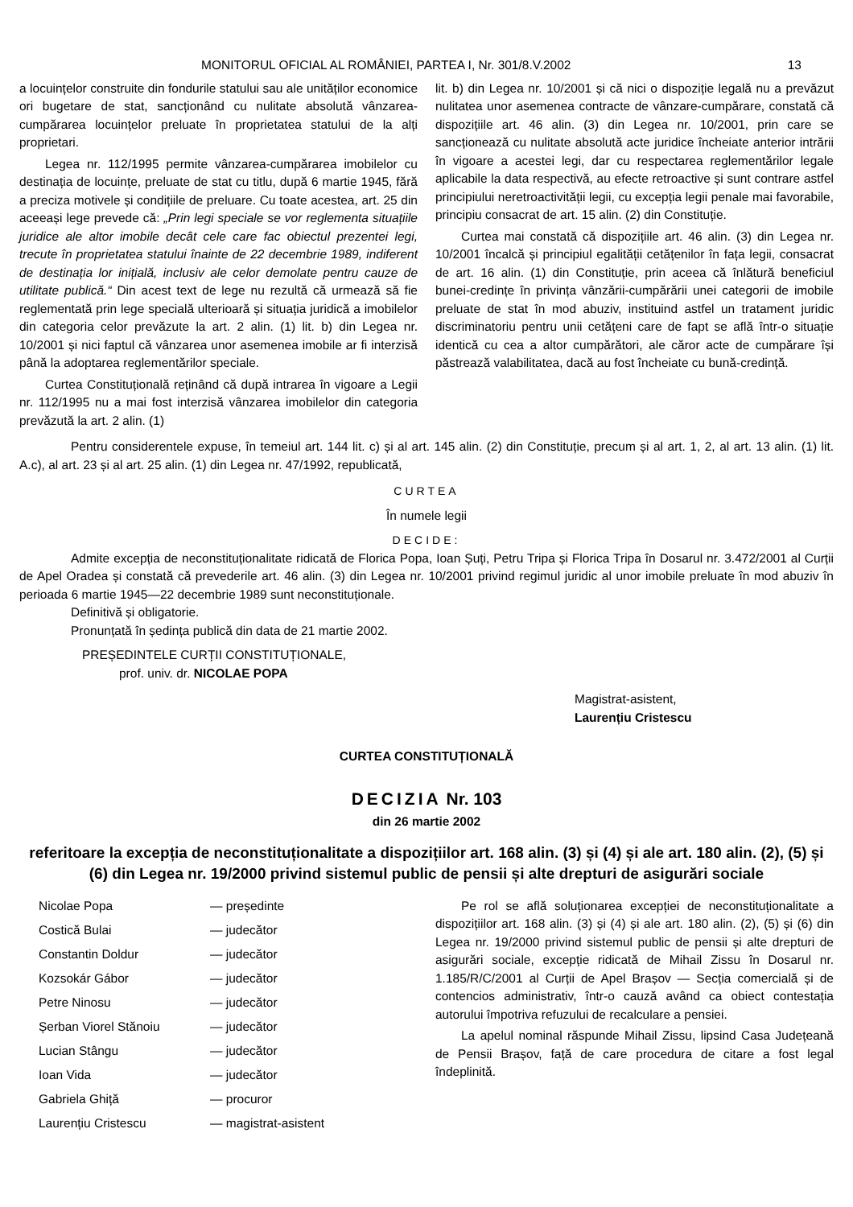MONITORUL OFICIAL AL ROMÂNIEI, PARTEA I, Nr. 301/8.V.2002 13
a locuințelor construite din fondurile statului sau ale unităților economice ori bugetare de stat, sancționând cu nulitate absolută vânzarea-cumpărarea locuințelor preluate în proprietatea statului de la alți proprietari.
Legea nr. 112/1995 permite vânzarea-cumpărarea imobilelor cu destinația de locuințe, preluate de stat cu titlu, după 6 martie 1945, fără a preciza motivele și condițiile de preluare. Cu toate acestea, art. 25 din aceeași lege prevede că: „Prin legi speciale se vor reglementa situațiile juridice ale altor imobile decât cele care fac obiectul prezentei legi, trecute în proprietatea statului înainte de 22 decembrie 1989, indiferent de destinația lor inițială, inclusiv ale celor demolate pentru cauze de utilitate publică.“ Din acest text de lege nu rezultă că urmează să fie reglementată prin lege specială ulterioară și situația juridică a imobilelor din categoria celor prevăzute la art. 2 alin. (1) lit. b) din Legea nr. 10/2001 și nici faptul că vânzarea unor asemenea imobile ar fi interzisă până la adoptarea reglementărilor speciale.
Curtea Constituțională reținând că după intrarea în vigoare a Legii nr. 112/1995 nu a mai fost interzisă vânzarea imobilelor din categoria prevăzută la art. 2 alin. (1)
lit. b) din Legea nr. 10/2001 și că nici o dispoziție legală nu a prevăzut nulitatea unor asemenea contracte de vânzare-cumpărare, constată că dispozițiile art. 46 alin. (3) din Legea nr. 10/2001, prin care se sancționează cu nulitate absolută acte juridice încheiate anterior intrării în vigoare a acestei legi, dar cu respectarea reglementărilor legale aplicabile la data respectivă, au efecte retroactive și sunt contrare astfel principiului neretroactivității legii, cu excepția legii penale mai favorabile, principiu consacrat de art. 15 alin. (2) din Constituție.
Curtea mai constată că dispozițiile art. 46 alin. (3) din Legea nr. 10/2001 încalcă și principiul egalității cetățenilor în fața legii, consacrat de art. 16 alin. (1) din Constituție, prin aceea că înlătură beneficiul bunei-credințe în privința vânzării-cumpărării unei categorii de imobile preluate de stat în mod abuziv, instituind astfel un tratament juridic discriminatoriu pentru unii cetățeni care de fapt se află într-o situație identică cu cea a altor cumpărători, ale căror acte de cumpărare își păstrează valabilitatea, dacă au fost încheiate cu bună-credință.
Pentru considerentele expuse, în temeiul art. 144 lit. c) și al art. 145 alin. (2) din Constituție, precum și al art. 1, 2, al art. 13 alin. (1) lit. A.c), al art. 23 și al art. 25 alin. (1) din Legea nr. 47/1992, republicată,
CURTEA
În numele legii
DECIDE:
Admite excepția de neconstituționalitate ridicată de Florica Popa, Ioan Șuți, Petru Tripa și Florica Tripa în Dosarul nr. 3.472/2001 al Curții de Apel Oradea și constată că prevederile art. 46 alin. (3) din Legea nr. 10/2001 privind regimul juridic al unor imobile preluate în mod abuziv în perioada 6 martie 1945—22 decembrie 1989 sunt neconstituționale.
Definitivă și obligatorie.
Pronunțată în ședința publică din data de 21 martie 2002.
PREȘEDINTELE CURȚII CONSTITUȚIONALE,
prof. univ. dr. NICOLAE POPA
Magistrat-asistent,
Laurențiu Cristescu
CURTEA CONSTITUȚIONALĂ
DECIZIA Nr. 103
din 26 martie 2002
referitoare la excepția de neconstituționalitate a dispozițiilor art. 168 alin. (3) și (4) și ale art. 180 alin. (2), (5) și (6) din Legea nr. 19/2000 privind sistemul public de pensii și alte drepturi de asigurări sociale
| Nicolae Popa | — președinte |
| Costică Bulai | — judecător |
| Constantin Doldur | — judecător |
| Kozsokár Gábor | — judecător |
| Petre Ninosu | — judecător |
| Șerban Viorel Stănoiu | — judecător |
| Lucian Stângu | — judecător |
| Ioan Vida | — judecător |
| Gabriela Ghiță | — procuror |
| Laurențiu Cristescu | — magistrat-asistent |
Pe rol se află soluționarea excepției de neconstituționalitate a dispozițiilor art. 168 alin. (3) și (4) și ale art. 180 alin. (2), (5) și (6) din Legea nr. 19/2000 privind sistemul public de pensii și alte drepturi de asigurări sociale, excepție ridicată de Mihail Zissu în Dosarul nr. 1.185/R/C/2001 al Curții de Apel Brașov — Secția comercială și de contencios administrativ, într-o cauză având ca obiect contestația autorului împotriva refuzului de recalculare a pensiei.
La apelul nominal răspunde Mihail Zissu, lipsind Casa Județeană de Pensii Brașov, față de care procedura de citare a fost legal îndeplinită.